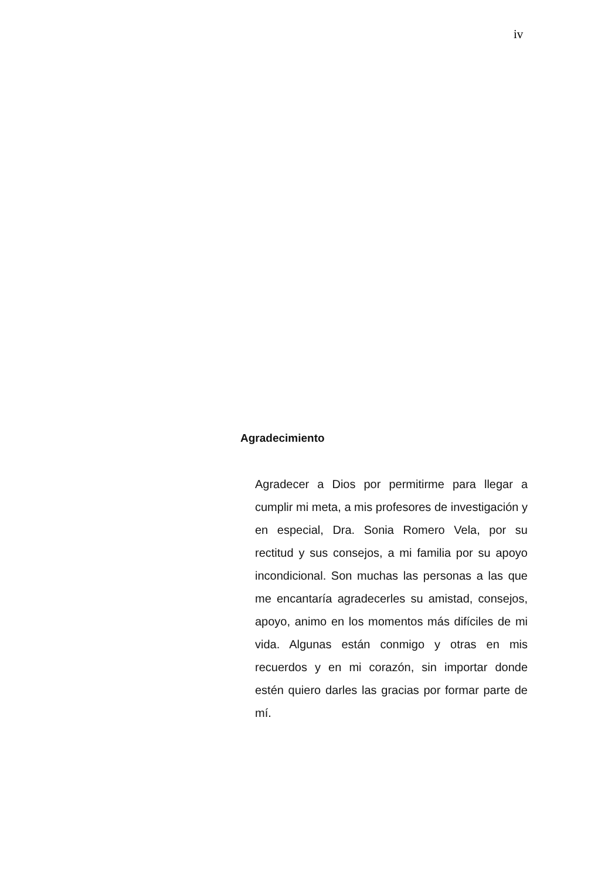iv
Agradecimiento
Agradecer a Dios por permitirme para llegar a cumplir mi meta, a mis profesores de investigación y en especial, Dra. Sonia Romero Vela, por su rectitud y sus consejos, a mi familia por su apoyo incondicional. Son muchas las personas a las que me encantaría agradecerles su amistad, consejos, apoyo, animo en los momentos más difíciles de mi vida. Algunas están conmigo y otras en mis recuerdos y en mi corazón, sin importar donde estén quiero darles las gracias por formar parte de mí.